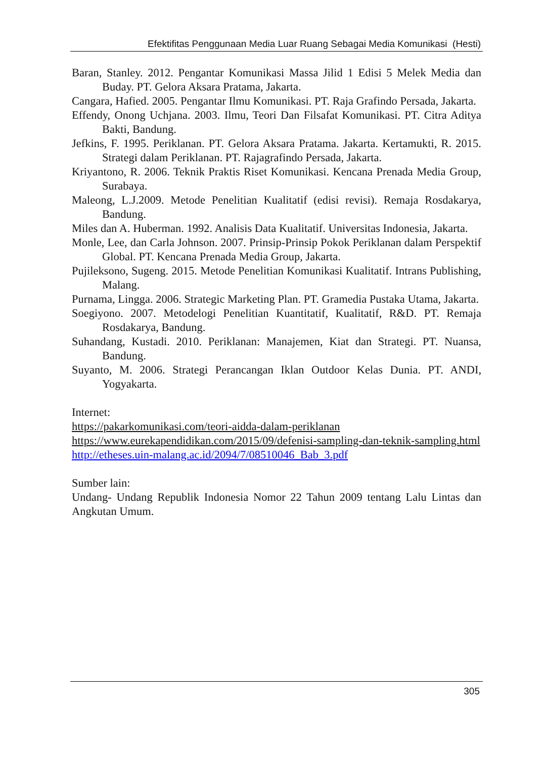Efektifitas Penggunaan Media Luar Ruang Sebagai Media Komunikasi (Hesti)
Baran, Stanley. 2012. Pengantar Komunikasi Massa Jilid 1 Edisi 5 Melek Media dan Buday. PT. Gelora Aksara Pratama, Jakarta.
Cangara, Hafied. 2005. Pengantar Ilmu Komunikasi. PT. Raja Grafindo Persada, Jakarta.
Effendy, Onong Uchjana. 2003. Ilmu, Teori Dan Filsafat Komunikasi. PT. Citra Aditya Bakti, Bandung.
Jefkins, F. 1995. Periklanan. PT. Gelora Aksara Pratama. Jakarta. Kertamukti, R. 2015. Strategi dalam Periklanan. PT. Rajagrafindo Persada, Jakarta.
Kriyantono, R. 2006. Teknik Praktis Riset Komunikasi. Kencana Prenada Media Group, Surabaya.
Maleong, L.J.2009. Metode Penelitian Kualitatif (edisi revisi). Remaja Rosdakarya, Bandung.
Miles dan A. Huberman. 1992. Analisis Data Kualitatif. Universitas Indonesia, Jakarta.
Monle, Lee, dan Carla Johnson. 2007. Prinsip-Prinsip Pokok Periklanan dalam Perspektif Global. PT. Kencana Prenada Media Group, Jakarta.
Pujileksono, Sugeng. 2015. Metode Penelitian Komunikasi Kualitatif. Intrans Publishing, Malang.
Purnama, Lingga. 2006. Strategic Marketing Plan. PT. Gramedia Pustaka Utama, Jakarta.
Soegiyono. 2007. Metodelogi Penelitian Kuantitatif, Kualitatif, R&D. PT. Remaja Rosdakarya, Bandung.
Suhandang, Kustadi. 2010. Periklanan: Manajemen, Kiat dan Strategi. PT. Nuansa, Bandung.
Suyanto, M. 2006. Strategi Perancangan Iklan Outdoor Kelas Dunia. PT. ANDI, Yogyakarta.
Internet:
https://pakarkomunikasi.com/teori-aidda-dalam-periklanan
https://www.eurekapendidikan.com/2015/09/defenisi-sampling-dan-teknik-sampling.html
http://etheses.uin-malang.ac.id/2094/7/08510046_Bab_3.pdf
Sumber lain:
Undang- Undang Republik Indonesia Nomor 22 Tahun 2009 tentang Lalu Lintas dan Angkutan Umum.
305